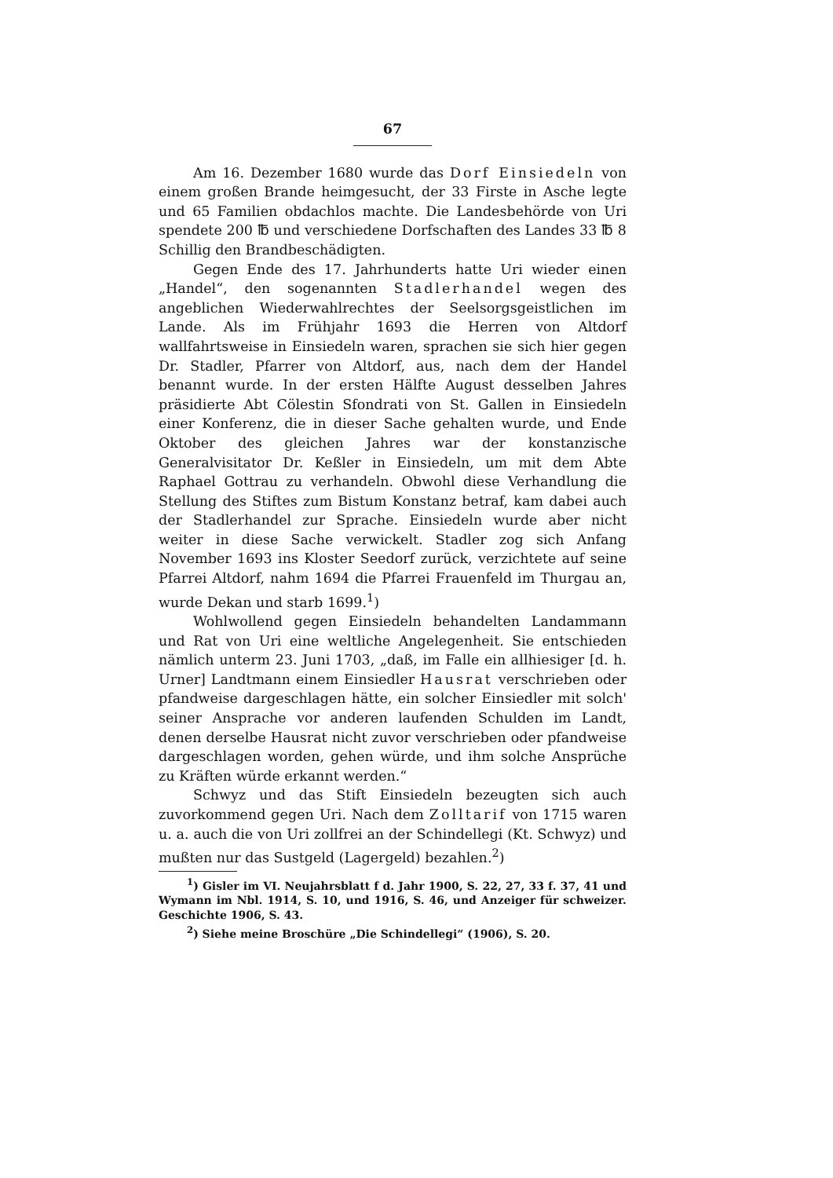67
Am 16. Dezember 1680 wurde das Dorf Einsiedeln von einem großen Brande heimgesucht, der 33 Firste in Asche legte und 65 Familien obdachlos machte. Die Landesbehörde von Uri spendete 200 ℔ und verschiedene Dorfschaften des Landes 33 ℔ 8 Schillig den Brandbeschädigten.
Gegen Ende des 17. Jahrhunderts hatte Uri wieder einen „Handel“, den sogenannten Stadlerhandel wegen des angeblichen Wiederwahlrechtes der Seelsorgsgeistlichen im Lande. Als im Frühjahr 1693 die Herren von Altdorf wallfahrtsweise in Einsiedeln waren, sprachen sie sich hier gegen Dr. Stadler, Pfarrer von Altdorf, aus, nach dem der Handel benannt wurde. In der ersten Hälfte August desselben Jahres präsidierte Abt Cölestin Sfondrati von St. Gallen in Einsiedeln einer Konferenz, die in dieser Sache gehalten wurde, und Ende Oktober des gleichen Jahres war der konstanzische Generalvisitator Dr. Keßler in Einsiedeln, um mit dem Abte Raphael Gottrau zu verhandeln. Obwohl diese Verhandlung die Stellung des Stiftes zum Bistum Konstanz betraf, kam dabei auch der Stadlerhandel zur Sprache. Einsiedeln wurde aber nicht weiter in diese Sache verwickelt. Stadler zog sich Anfang November 1693 ins Kloster Seedorf zurück, verzichtete auf seine Pfarrei Altdorf, nahm 1694 die Pfarrei Frauenfeld im Thurgau an, wurde Dekan und starb 1699.<sup>1</sup>)
Wohlwollend gegen Einsiedeln behandelten Landammann und Rat von Uri eine weltliche Angelegenheit. Sie entschieden nämlich unterm 23. Juni 1703, „daß, im Falle ein allhiesiger [d. h. Urner] Landtmann einem Einsiedler Hausrat verschrieben oder pfandweise dargeschlagen hätte, ein solcher Einsiedler mit solch' seiner Ansprache vor anderen laufenden Schulden im Landt, denen derselbe Hausrat nicht zuvor verschrieben oder pfandweise dargeschlagen worden, gehen würde, und ihm solche Ansprüche zu Kräften würde erkannt werden.“
Schwyz und das Stift Einsiedeln bezeugten sich auch zuvorkommend gegen Uri. Nach dem Zolltarif von 1715 waren u. a. auch die von Uri zollfrei an der Schindellegi (Kt. Schwyz) und mußten nur das Sustgeld (Lagergeld) bezahlen.<sup>2</sup>)
<sup>1</sup>) Gisler im VI. Neujahrsblatt f d. Jahr 1900, S. 22, 27, 33 f. 37, 41 und Wymann im Nbl. 1914, S. 10, und 1916, S. 46, und Anzeiger für schweizer. Geschichte 1906, S. 43.
<sup>2</sup>) Siehe meine Broschüre „Die Schindellegi“ (1906), S. 20.